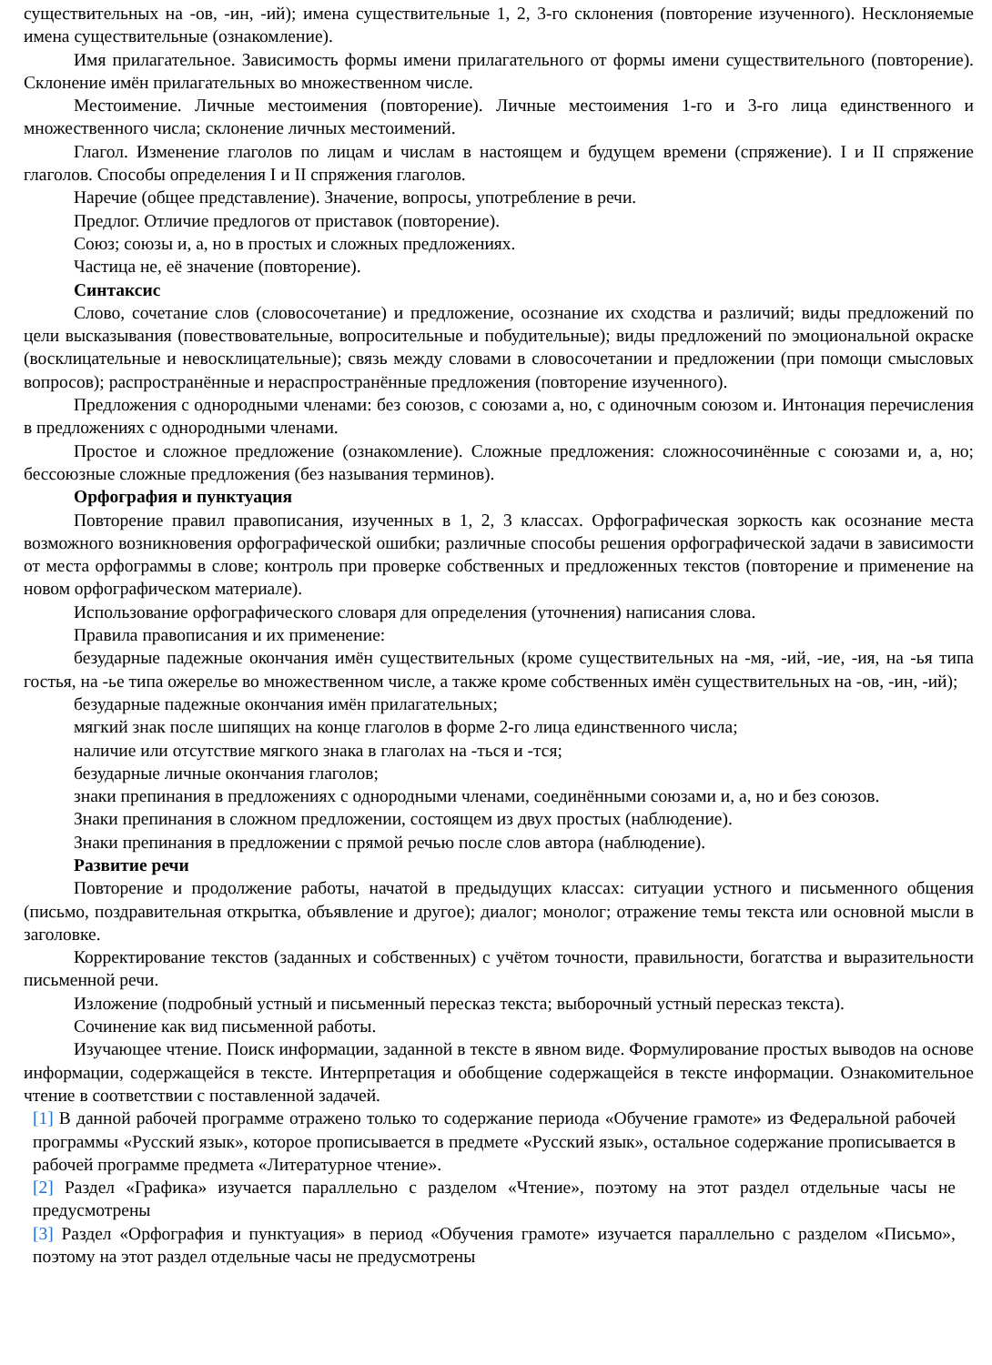существительных на -ов, -ин, -ий); имена существительные 1, 2, 3-го склонения (повторение изученного). Несклоняемые имена существительные (ознакомление).
Имя прилагательное. Зависимость формы имени прилагательного от формы имени существительного (повторение). Склонение имён прилагательных во множественном числе.
Местоимение. Личные местоимения (повторение). Личные местоимения 1-го и 3-го лица единственного и множественного числа; склонение личных местоимений.
Глагол. Изменение глаголов по лицам и числам в настоящем и будущем времени (спряжение). I и II спряжение глаголов. Способы определения I и II спряжения глаголов.
Наречие (общее представление). Значение, вопросы, употребление в речи.
Предлог. Отличие предлогов от приставок (повторение).
Союз; союзы и, а, но в простых и сложных предложениях.
Частица не, её значение (повторение).
Синтаксис
Слово, сочетание слов (словосочетание) и предложение, осознание их сходства и различий; виды предложений по цели высказывания (повествовательные, вопросительные и побудительные); виды предложений по эмоциональной окраске (восклицательные и невосклицательные); связь между словами в словосочетании и предложении (при помощи смысловых вопросов); распространённые и нераспространённые предложения (повторение изученного).
Предложения с однородными членами: без союзов, с союзами а, но, с одиночным союзом и. Интонация перечисления в предложениях с однородными членами.
Простое и сложное предложение (ознакомление). Сложные предложения: сложносочинённые с союзами и, а, но; бессоюзные сложные предложения (без называния терминов).
Орфография и пунктуация
Повторение правил правописания, изученных в 1, 2, 3 классах. Орфографическая зоркость как осознание места возможного возникновения орфографической ошибки; различные способы решения орфографической задачи в зависимости от места орфограммы в слове; контроль при проверке собственных и предложенных текстов (повторение и применение на новом орфографическом материале).
Использование орфографического словаря для определения (уточнения) написания слова.
Правила правописания и их применение:
безударные падежные окончания имён существительных (кроме существительных на -мя, -ий, -ие, -ия, на -ья типа гостья, на -ье типа ожерелье во множественном числе, а также кроме собственных имён существительных на -ов, -ин, -ий);
безударные падежные окончания имён прилагательных;
мягкий знак после шипящих на конце глаголов в форме 2-го лица единственного числа;
наличие или отсутствие мягкого знака в глаголах на -ться и -тся;
безударные личные окончания глаголов;
знаки препинания в предложениях с однородными членами, соединёнными союзами и, а, но и без союзов.
Знаки препинания в сложном предложении, состоящем из двух простых (наблюдение).
Знаки препинания в предложении с прямой речью после слов автора (наблюдение).
Развитие речи
Повторение и продолжение работы, начатой в предыдущих классах: ситуации устного и письменного общения (письмо, поздравительная открытка, объявление и другое); диалог; монолог; отражение темы текста или основной мысли в заголовке.
Корректирование текстов (заданных и собственных) с учётом точности, правильности, богатства и выразительности письменной речи.
Изложение (подробный устный и письменный пересказ текста; выборочный устный пересказ текста).
Сочинение как вид письменной работы.
Изучающее чтение. Поиск информации, заданной в тексте в явном виде. Формулирование простых выводов на основе информации, содержащейся в тексте. Интерпретация и обобщение содержащейся в тексте информации. Ознакомительное чтение в соответствии с поставленной задачей.
[1] В данной рабочей программе отражено только то содержание периода «Обучение грамоте» из Федеральной рабочей программы «Русский язык», которое прописывается в предмете «Русский язык», остальное содержание прописывается в рабочей программе предмета «Литературное чтение».
[2] Раздел «Графика» изучается параллельно с разделом «Чтение», поэтому на этот раздел отдельные часы не предусмотрены
[3] Раздел «Орфография и пунктуация» в период «Обучения грамоте» изучается параллельно с разделом «Письмо», поэтому на этот раздел отдельные часы не предусмотрены